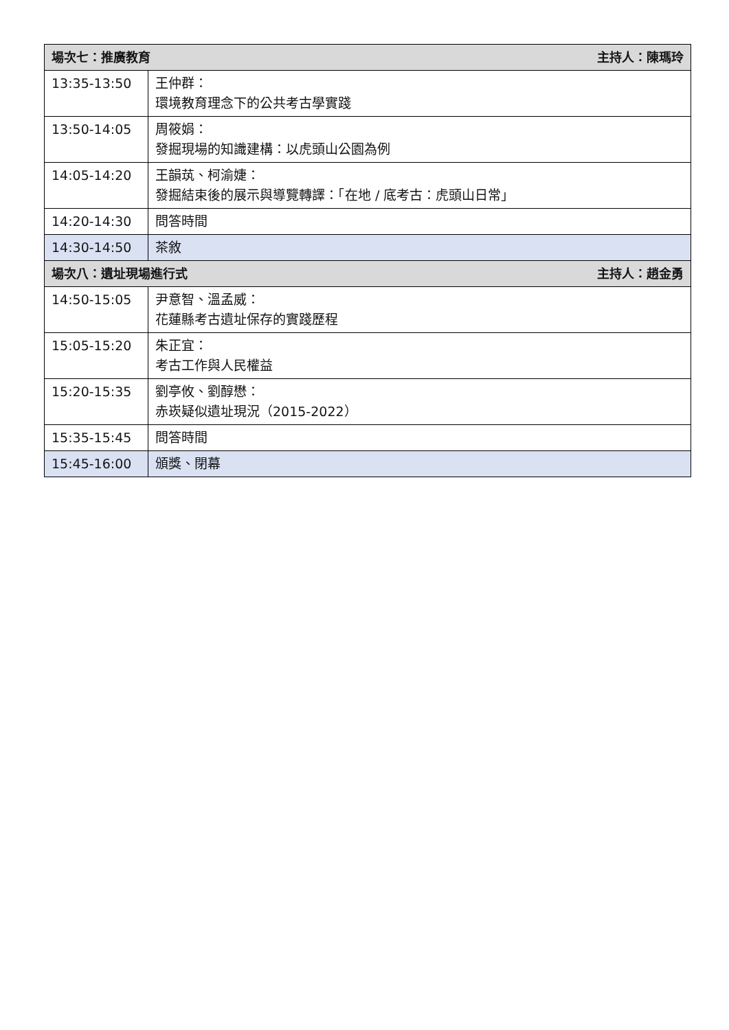| 場次七：推廣教育 主持人：陳瑪玲 | |
| --- | --- |
| 13:35-13:50 | 王仲群： 環境教育理念下的公共考古學實踐 |
| 13:50-14:05 | 周筱娟： 發掘現場的知識建構：以虎頭山公園為例 |
| 14:05-14:20 | 王韻茿、柯渝婕： 發掘結束後的展示與導覽轉譯：「在地 / 底考古：虎頭山日常」 |
| 14:20-14:30 | 問答時間 |
| 14:30-14:50 | 茶敘 |
| 場次八：遺址現場進行式 主持人：趙金勇 | |
| 14:50-15:05 | 尹意智、溫孟威： 花蓮縣考古遺址保存的實踐歷程 |
| 15:05-15:20 | 朱正宜： 考古工作與人民權益 |
| 15:20-15:35 | 劉亭攸、劉醇懋： 赤崁疑似遺址現況（2015-2022） |
| 15:35-15:45 | 問答時間 |
| 15:45-16:00 | 頒獎、閉幕 |